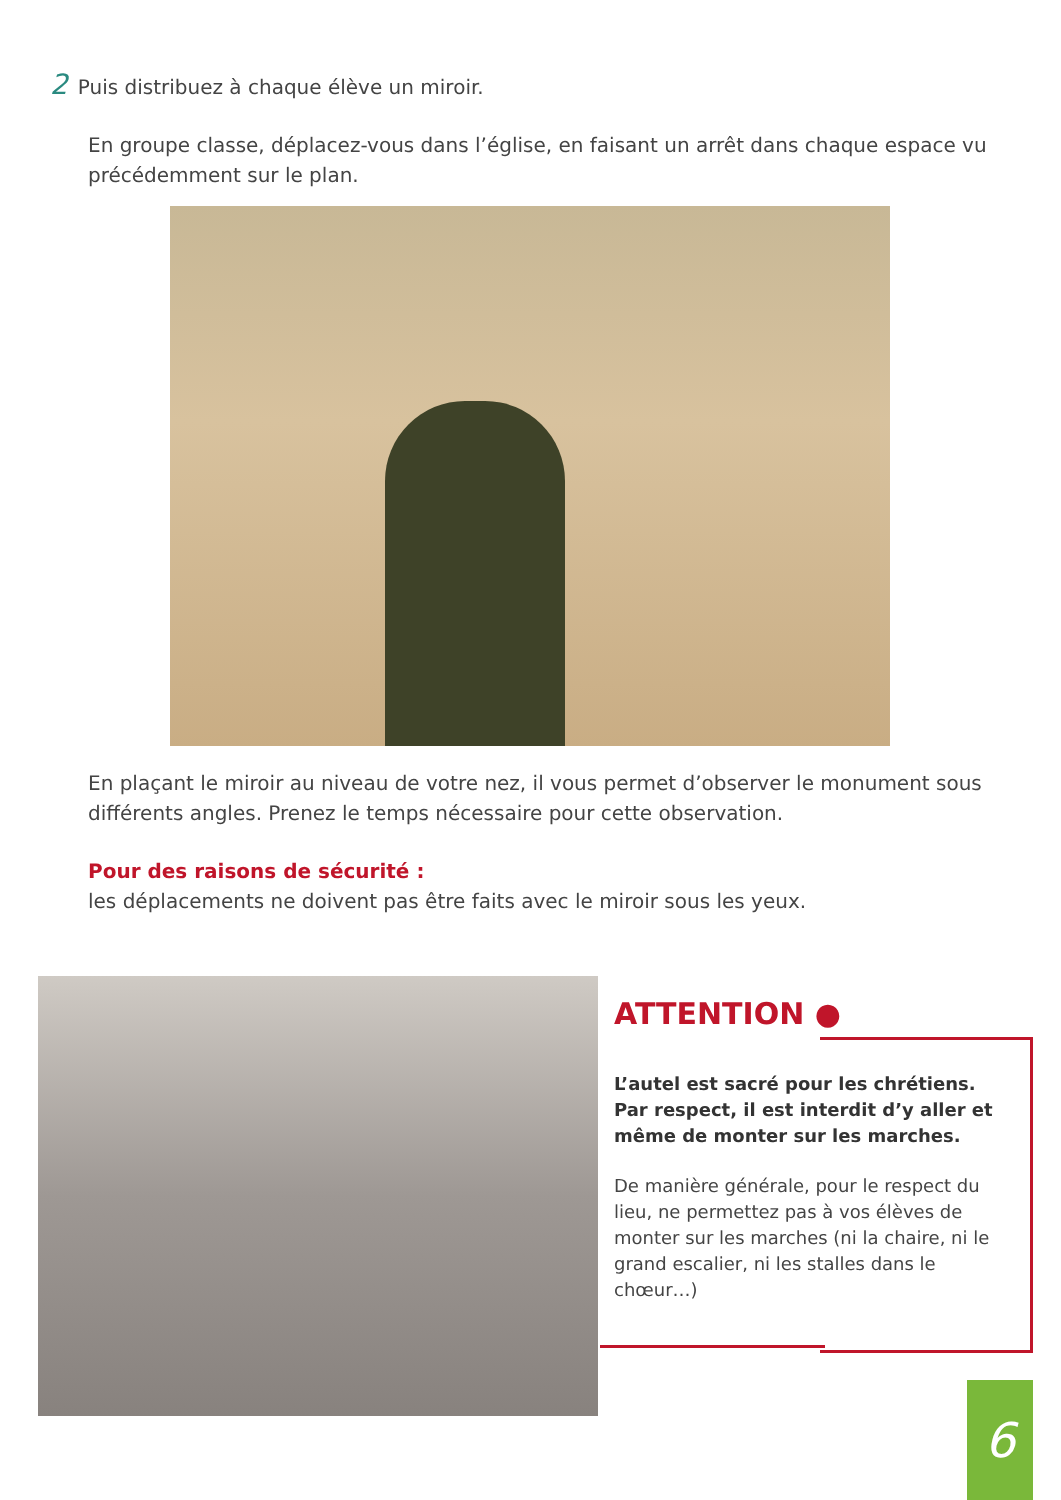2 Puis distribuez à chaque élève un miroir.
En groupe classe, déplacez-vous dans l’église, en faisant un arrêt dans chaque espace vu précédemment sur le plan.
En plaçant le miroir au niveau de votre nez, il vous permet d’observer le monument sous différents angles. Prenez le temps nécessaire pour cette observation.
Pour des raisons de sécurité :
les déplacements ne doivent pas être faits avec le miroir sous les yeux.
ATTENTION ●
L’autel est sacré pour les chrétiens. Par respect, il est interdit d’y aller et même de monter sur les marches.
De manière générale, pour le respect du lieu, ne permettez pas à vos élèves de monter sur les marches (ni la chaire, ni le grand escalier, ni les stalles dans le chœur…)
6